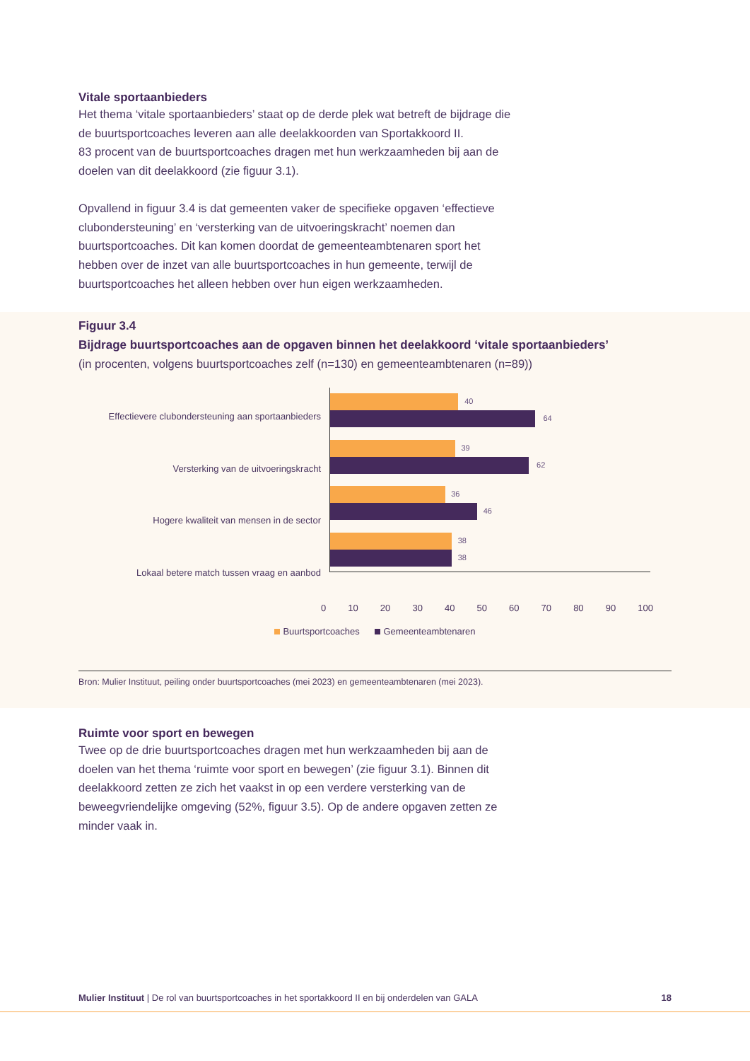Vitale sportaanbieders
Het thema ‘vitale sportaanbieders’ staat op de derde plek wat betreft de bijdrage die
de buurtsportcoaches leveren aan alle deelakkoorden van Sportakkoord II.
83 procent van de buurtsportcoaches dragen met hun werkzaamheden bij aan de
doelen van dit deelakkoord (zie figuur 3.1).
Opvallend in figuur 3.4 is dat gemeenten vaker de specifieke opgaven ‘effectieve
clubondersteuning’ en ‘versterking van de uitvoeringskracht’ noemen dan
buurtsportcoaches. Dit kan komen doordat de gemeenteambtenaren sport het
hebben over de inzet van alle buurtsportcoaches in hun gemeente, terwijl de
buurtsportcoaches het alleen hebben over hun eigen werkzaamheden.
Figuur 3.4
Bijdrage buurtsportcoaches aan de opgaven binnen het deelakkoord ‘vitale sportaanbieders’
(in procenten, volgens buurtsportcoaches zelf (n=130) en gemeenteambtenaren (n=89))
Effectievere clubondersteuning aan sportaanbieders
Versterking van de uitvoeringskracht
Hogere kwaliteit van mensen in de sector
Lokaal betere match tussen vraag en aanbod
40
64
39
62
36
46
38
38
0 10 20 30 40 50 60 70 80 90 100
Buurtsportcoaches Gemeenteambtenaren
Bron: Mulier Instituut, peiling onder buurtsportcoaches (mei 2023) en gemeenteambtenaren (mei 2023).
Ruimte voor sport en bewegen
Twee op de drie buurtsportcoaches dragen met hun werkzaamheden bij aan de
doelen van het thema ‘ruimte voor sport en bewegen’ (zie figuur 3.1). Binnen dit
deelakkoord zetten ze zich het vaakst in op een verdere versterking van de
beweegvriendelijke omgeving (52%, figuur 3.5). Op de andere opgaven zetten ze
minder vaak in.
Mulier Instituut | De rol van buurtsportcoaches in het sportakkoord II en bij onderdelen van GALA 18